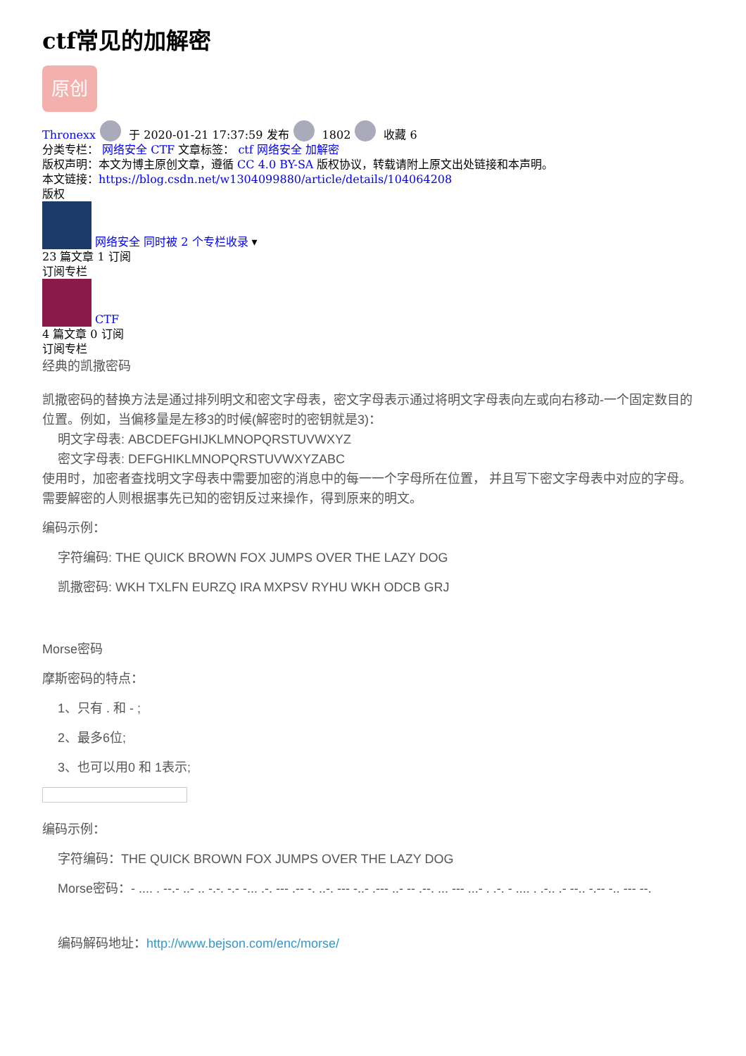ctf常见的加解密
原创
Thronexx 于 2020-01-21 17:37:59 发布 1802 收藏 6
分类专栏： 网络安全 CTF 文章标签： ctf 网络安全 加解密
版权声明：本文为博主原创文章，遵循 CC 4.0 BY-SA 版权协议，转载请附上原文出处链接和本声明。
本文链接：https://blog.csdn.net/w1304099880/article/details/104064208
版权
网络安全 同时被 2 个专栏收录 ▾
23 篇文章 1 订阅
订阅专栏
CTF
4 篇文章 0 订阅
订阅专栏
经典的凯撒密码
凯撒密码的替换方法是通过排列明文和密文字母表，密文字母表示通过将明文字母表向左或向右移动-一个固定数目的位置。例如，当偏移量是左移3的时候(解密时的密钥就是3)：
明文字母表: ABCDEFGHIJKLMNOPQRSTUVWXYZ
密文字母表: DEFGHIKLMNOPQRSTUVWXYZABC
使用时，加密者查找明文字母表中需要加密的消息中的每一一个字母所在位置， 并且写下密文字母表中对应的字母。需要解密的人则根据事先已知的密钥反过来操作，得到原来的明文。
编码示例：
字符编码: THE QUICK BROWN FOX JUMPS OVER THE LAZY DOG
凯撒密码: WKH TXLFN EURZQ IRA MXPSV RYHU WKH ODCB GRJ
Morse密码
摩斯密码的特点：
1、只有 . 和 - ;
2、最多6位;
3、也可以用0 和 1表示;
编码示例：
字符编码：THE QUICK BROWN FOX JUMPS OVER THE LAZY DOG
Morse密码：- .... . --.- ..- .. -.-. -.- -... .-. --- .-- -. ..-. --- -..- .--- ..- -- .--. ... --- ...- . .-. - .... . .-.. .- --.. -.-- -.. --- --.
编码解码地址：http://www.bejson.com/enc/morse/